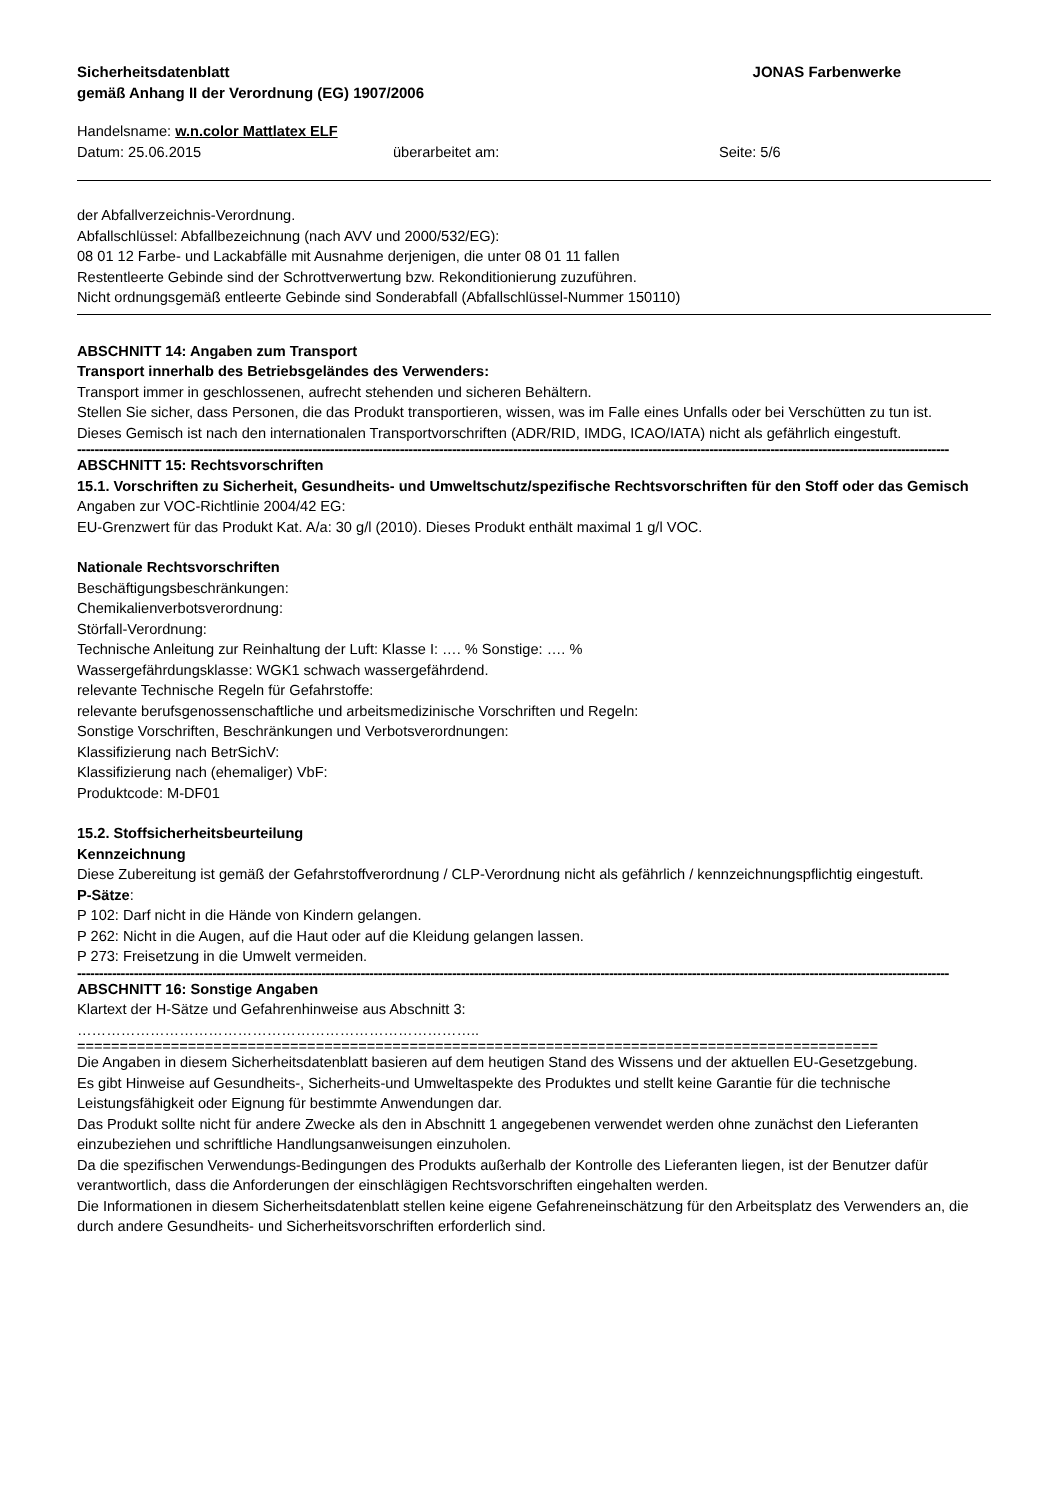Sicherheitsdatenblatt JONAS Farbenwerke
gemäß Anhang II der Verordnung (EG) 1907/2006
Handelsname: w.n.color Mattlatex ELF
Datum: 25.06.2015 überarbeitet am: Seite: 5/6
der Abfallverzeichnis-Verordnung.
Abfallschlüssel: Abfallbezeichnung (nach AVV und 2000/532/EG):
08 01 12 Farbe- und Lackabfälle mit Ausnahme derjenigen, die unter 08 01 11 fallen
Restentleerte Gebinde sind der Schrottverwertung bzw. Rekonditionierung zuzuführen.
Nicht ordnungsgemäß entleerte Gebinde sind Sonderabfall (Abfallschlüssel-Nummer 150110)
ABSCHNITT 14: Angaben zum Transport
Transport innerhalb des Betriebsgeländes des Verwenders:
Transport immer in geschlossenen, aufrecht stehenden und sicheren Behältern.
Stellen Sie sicher, dass Personen, die das Produkt transportieren, wissen, was im Falle eines Unfalls oder bei Verschütten zu tun ist.
Dieses Gemisch ist nach den internationalen Transportvorschriften (ADR/RID, IMDG, ICAO/IATA) nicht als gefährlich eingestuft.
--------------------------------------------------------------------------------------------------------------------------------------------------------------------------------------------------------
ABSCHNITT 15: Rechtsvorschriften
15.1. Vorschriften zu Sicherheit, Gesundheits- und Umweltschutz/spezifische Rechtsvorschriften für den Stoff oder das Gemisch
Angaben zur VOC-Richtlinie 2004/42 EG:
EU-Grenzwert für das Produkt Kat. A/a: 30 g/l (2010). Dieses Produkt enthält maximal 1 g/l VOC.
Nationale Rechtsvorschriften
Beschäftigungsbeschränkungen:
Chemikalienverbotsverordnung:
Störfall-Verordnung:
Technische Anleitung zur Reinhaltung der Luft: Klasse I: …. % Sonstige: …. %
Wassergefährdungsklasse: WGK1 schwach wassergefährdend.
relevante Technische Regeln für Gefahrstoffe:
relevante berufsgenossenschaftliche und arbeitsmedizinische Vorschriften und Regeln:
Sonstige Vorschriften, Beschränkungen und Verbotsverordnungen:
Klassifizierung nach BetrSichV:
Klassifizierung nach (ehemaliger) VbF:
Produktcode: M-DF01
15.2. Stoffsicherheitsbeurteilung
Kennzeichnung
Diese Zubereitung ist gemäß der Gefahrstoffverordnung / CLP-Verordnung nicht als gefährlich / kennzeichnungspflichtig eingestuft.
P-Sätze:
P 102: Darf nicht in die Hände von Kindern gelangen.
P 262: Nicht in die Augen, auf die Haut oder auf die Kleidung gelangen lassen.
P 273: Freisetzung in die Umwelt vermeiden.
--------------------------------------------------------------------------------------------------------------------------------------------------------------------------------------------------------
ABSCHNITT 16: Sonstige Angaben
Klartext der H-Sätze und Gefahrenhinweise aus Abschnitt 3:
………………………………………………………………………..
==============================================================================================
Die Angaben in diesem Sicherheitsdatenblatt basieren auf dem heutigen Stand des Wissens und der aktuellen EU-Gesetzgebung.
Es gibt Hinweise auf Gesundheits-, Sicherheits-und Umweltaspekte des Produktes und stellt keine Garantie für die technische Leistungsfähigkeit oder Eignung für bestimmte Anwendungen dar.
Das Produkt sollte nicht für andere Zwecke als den in Abschnitt 1 angegebenen verwendet werden ohne zunächst den Lieferanten einzubeziehen und schriftliche Handlungsanweisungen einzuholen.
Da die spezifischen Verwendungs-Bedingungen des Produkts außerhalb der Kontrolle des Lieferanten liegen, ist der Benutzer dafür verantwortlich, dass die Anforderungen der einschlägigen Rechtsvorschriften eingehalten werden.
Die Informationen in diesem Sicherheitsdatenblatt stellen keine eigene Gefahreneinschätzung für den Arbeitsplatz des Verwenders an, die durch andere Gesundheits- und Sicherheitsvorschriften erforderlich sind.